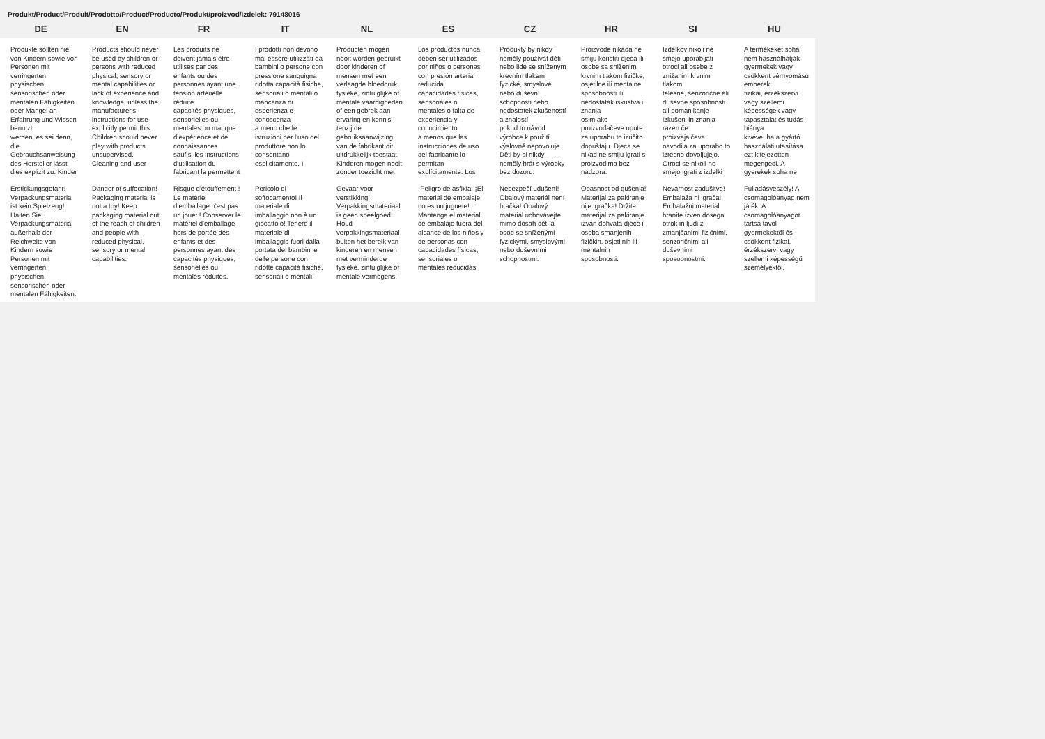Produkt/Product/Produit/Prodotto/Product/Producto/Produkt/proizvod/Izdelek: 79148016
| DE | EN | FR | IT | NL | ES | CZ | HR | SI | HU |
| --- | --- | --- | --- | --- | --- | --- | --- | --- | --- |
| Produkte sollten nie von Kindern sowie von Personen mit verringerten physischen, sensorischen oder mentalen Fähigkeiten oder Mangel an Erfahrung und Wissen benutzt werden, es sei denn, die Gebrauchsanweisung des Hersteller lässt dies explizit zu. Kinder | Products should never be used by children or persons with reduced physical, sensory or mental capabilities or lack of experience and knowledge, unless the manufacturer's instructions for use explicitly permit this. Children should never play with products unsupervised. Cleaning and user | Les produits ne doivent jamais être utilisés par des enfants ou des personnes ayant une tension artérielle réduite. capacités physiques, sensorielles ou mentales ou manque d’expérience et de connaissances sauf si les instructions d'utilisation du fabricant le permettent | I prodotti non devono mai essere utilizzati da bambini o persone con pressione sanguigna ridotta capacità fisiche, sensoriali o mentali o mancanza di esperienza e conoscenza a meno che le istruzioni per l'uso del produttore non lo consentano esplicitamente. I | Producten mogen nooit worden gebruikt door kinderen of mensen met een verlaagde bloeddruk fysieke, zintuiglijke of mentale vaardigheden of een gebrek aan ervaring en kennis tenzij de gebruiksaanwijzing van de fabrikant dit uitdrukkelijk toestaat. Kinderen mogen nooit zonder toezicht met | Los productos nunca deben ser utilizados por niños o personas con presión arterial reducida. capacidades físicas, sensoriales o mentales o falta de experiencia y conocimiento a menos que las instrucciones de uso del fabricante lo permitan explícitamente. Los | Produkty by nikdy neměly používat děti nebo lidé se sníženým krevním tlakem fyzické, smyslové nebo duševní schopnosti nebo nedostatek zkušeností a znalostí pokud to návod výrobce k použití výslovně nepovoluje. Děti by si nikdy neměly hrát s výrobky bez dozoru. | Proizvode nikada ne smiju koristiti djeca ili osobe sa sniženim krvnim tlakom fizičke, osjetilne ili mentalne sposobnosti ili nedostatak iskustva i znanja osim ako proizvođačeve upute za uporabu to izričito dopuštaju. Djeca se nikad ne smiju igrati s proizvodima bez nadzora. | Izdelkov nikoli ne smejo uporabljati otroci ali osebe z znižanim krvnim tlakom telesne, senzorične ali duševne sposobnosti ali pomanjkanje izkušenj in znanja razen če proizvajalčeva navodila za uporabo to izrecno dovoljujejo. Otroci se nikoli ne smejo igrati z izdelki | A termékeket soha nem használhatják gyermekek vagy csökkent vérnyomású emberek fizikai, érzékszervi vagy szellemi képességek vagy tapasztalat és tudás hiánya kivéve, ha a gyártó használati utasítása ezt kifejezetten megengedi. A gyerekek soha ne |
| Erstickungsgefahr! Verpackungsmaterial ist kein Spielzeug! Halten Sie Verpackungsmaterial außerhalb der Reichweite von Kindern sowie Personen mit verringerten physischen, sensorischen oder mentalen Fähigkeiten. | Danger of suffocation! Packaging material is not a toy! Keep packaging material out of the reach of children and people with reduced physical, sensory or mental capabilities. | Risque d'étouffement ! Le matériel d’emballage n’est pas un jouet ! Conserver le matériel d'emballage hors de portée des enfants et des personnes ayant des capacités physiques, sensorielles ou mentales réduites. | Pericolo di soffocamento! Il materiale di imballaggio non è un giocattolo! Tenere il materiale di imballaggio fuori dalla portata dei bambini e delle persone con ridotte capacità fisiche, sensoriali o mentali. | Gevaar voor verstikking! Verpakkingsmateriaal is geen speelgoed! Houd verpakkingsmateriaal buiten het bereik van kinderen en mensen met verminderde fysieke, zintuiglijke of mentale vermogens. | ¡Peligro de asfixia! ¡El material de embalaje no es un juguete! Mantenga el material de embalaje fuera del alcance de los niños y de personas con capacidades físicas, sensoriales o mentales reducidas. | Nebezpečí udušení! Obalový materiál není hračka! Obalový materiál uchovávejte mimo dosah dětí a osob se sníženými fyzickými, smyslovými nebo duševními schopnostmi. | Opasnost od gušenja! Materijal za pakiranje nije igračka! Držite materijal za pakiranje izvan dohvata djece i osoba smanjenih fizičkih, osjetilnih ili mentalnih sposobnosti. | Nevarnost zadušitve! Embalaža ni igrača! Embalažni material hranite izven dosega otrok in ljudi z zmanjšanimi fizičnimi, senzoričnimi ali duševnimi sposobnostmi. | Fulladásveszély! A csomagolóanyag nem játék! A csomagolóanyagot tartsa távol gyermekektől és csökkent fizikai, érzékszervi vagy szellemi képességű személyektől. |